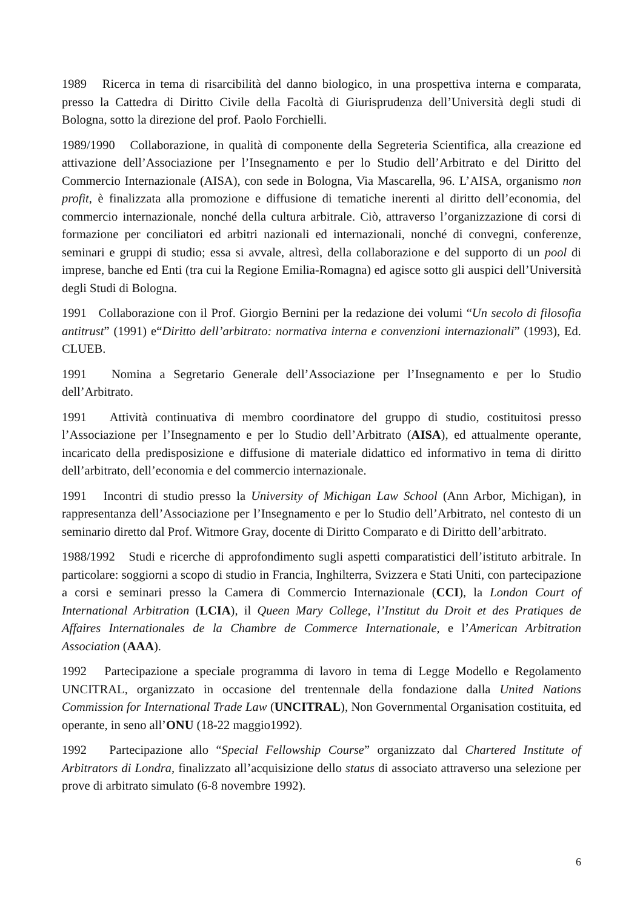1989 Ricerca in tema di risarcibilità del danno biologico, in una prospettiva interna e comparata, presso la Cattedra di Diritto Civile della Facoltà di Giurisprudenza dell’Università degli studi di Bologna, sotto la direzione del prof. Paolo Forchielli.
1989/1990 Collaborazione, in qualità di componente della Segreteria Scientifica, alla creazione ed attivazione dell’Associazione per l’Insegnamento e per lo Studio dell’Arbitrato e del Diritto del Commercio Internazionale (AISA), con sede in Bologna, Via Mascarella, 96. L’AISA, organismo non profit, è finalizzata alla promozione e diffusione di tematiche inerenti al diritto dell’economia, del commercio internazionale, nonché della cultura arbitrale. Ciò, attraverso l’organizzazione di corsi di formazione per conciliatori ed arbitri nazionali ed internazionali, nonché di convegni, conferenze, seminari e gruppi di studio; essa si avvale, altresì, della collaborazione e del supporto di un pool di imprese, banche ed Enti (tra cui la Regione Emilia-Romagna) ed agisce sotto gli auspici dell’Università degli Studi di Bologna.
1991 Collaborazione con il Prof. Giorgio Bernini per la redazione dei volumi “Un secolo di filosofia antitrust” (1991) e“Diritto dell’arbitrato: normativa interna e convenzioni internazionali” (1993), Ed. CLUEB.
1991 Nomina a Segretario Generale dell’Associazione per l’Insegnamento e per lo Studio dell’Arbitrato.
1991 Attività continuativa di membro coordinatore del gruppo di studio, costituitosi presso l’Associazione per l’Insegnamento e per lo Studio dell’Arbitrato (AISA), ed attualmente operante, incaricato della predisposizione e diffusione di materiale didattico ed informativo in tema di diritto dell’arbitrato, dell’economia e del commercio internazionale.
1991 Incontri di studio presso la University of Michigan Law School (Ann Arbor, Michigan), in rappresentanza dell’Associazione per l’Insegnamento e per lo Studio dell’Arbitrato, nel contesto di un seminario diretto dal Prof. Witmore Gray, docente di Diritto Comparato e di Diritto dell’arbitrato.
1988/1992 Studi e ricerche di approfondimento sugli aspetti comparatistici dell’istituto arbitrale. In particolare: soggiorni a scopo di studio in Francia, Inghilterra, Svizzera e Stati Uniti, con partecipazione a corsi e seminari presso la Camera di Commercio Internazionale (CCI), la London Court of International Arbitration (LCIA), il Queen Mary College, l’Institut du Droit et des Pratiques de Affaires Internationales de la Chambre de Commerce Internationale, e l’American Arbitration Association (AAA).
1992 Partecipazione a speciale programma di lavoro in tema di Legge Modello e Regolamento UNCITRAL, organizzato in occasione del trentennale della fondazione dalla United Nations Commission for International Trade Law (UNCITRAL), Non Governmental Organisation costituita, ed operante, in seno all’ONU (18-22 maggio1992).
1992 Partecipazione allo “Special Fellowship Course” organizzato dal Chartered Institute of Arbitrators di Londra, finalizzato all’acquisizione dello status di associato attraverso una selezione per prove di arbitrato simulato (6-8 novembre 1992).
6